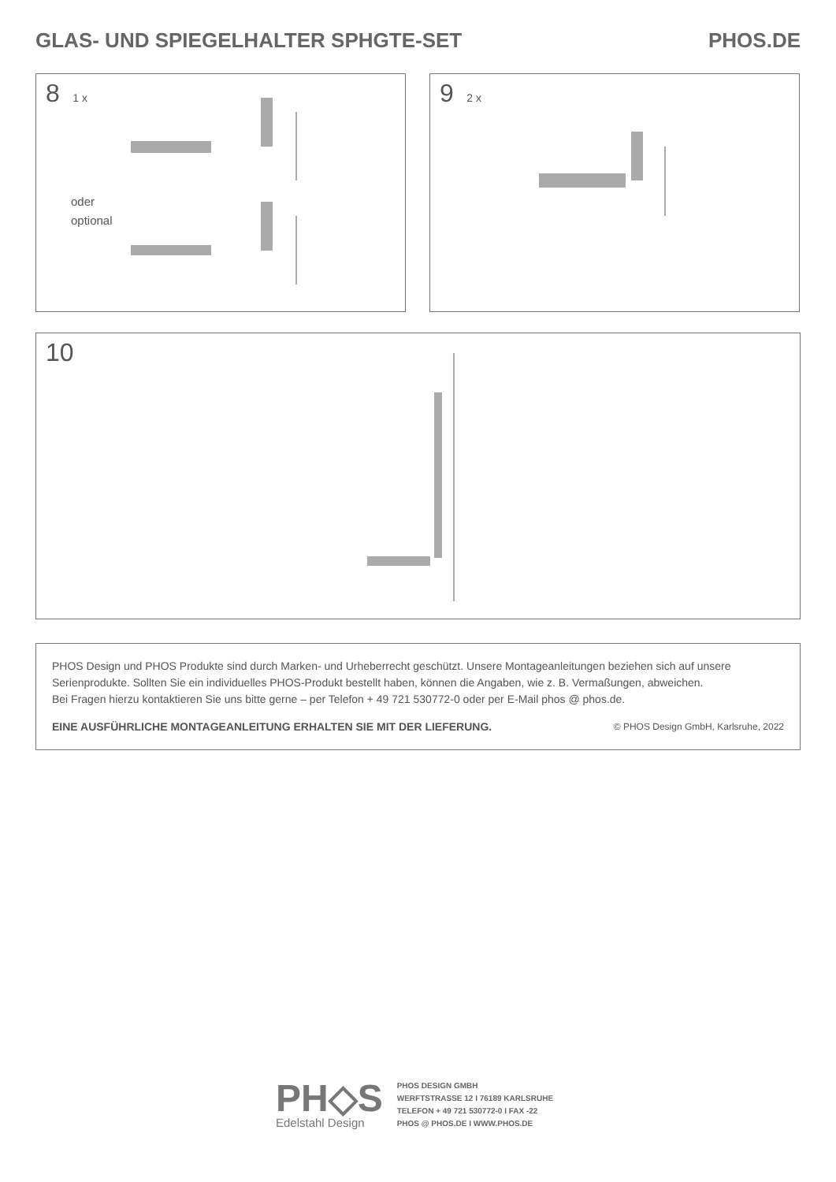GLAS- UND SPIEGELHALTER SPHGTE-SET PHOS.DE
8 1 x
oder
optional
9 2 x
10
PHOS Design und PHOS Produkte sind durch Marken- und Urheberrecht geschützt. Unsere Montageanleitungen beziehen sich auf unsere Serienprodukte. Sollten Sie ein individuelles PHOS-Produkt bestellt haben, können die Angaben, wie z. B. Vermaßungen, abweichen.
Bei Fragen hierzu kontaktieren Sie uns bitte gerne – per Telefon + 49 721 530772-0 oder per E-Mail phos @ phos.de.
EINE AUSFÜHRLICHE MONTAGEANLEITUNG ERHALTEN SIE MIT DER LIEFERUNG. © PHOS Design GmbH, Karlsruhe, 2022
PH◇S
Edelstahl Design
PHOS DESIGN GMBH
WERFTSTRASSE 12 I 76189 KARLSRUHE
TELEFON + 49 721 530772-0 I FAX -22
PHOS @ PHOS.DE I WWW.PHOS.DE